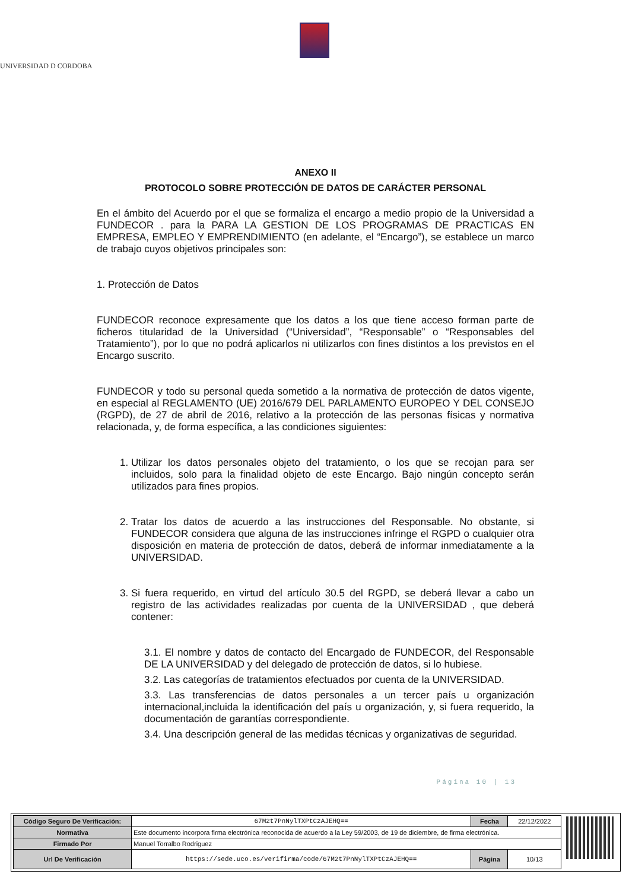UNIVERSIDAD D CORDOBA
ANEXO II
PROTOCOLO SOBRE PROTECCIÓN DE DATOS DE CARÁCTER PERSONAL
En el ámbito del Acuerdo por el que se formaliza el encargo a medio propio de la Universidad a FUNDECOR . para la PARA LA GESTION DE LOS PROGRAMAS DE PRACTICAS EN EMPRESA, EMPLEO Y EMPRENDIMIENTO (en adelante, el “Encargo”), se establece un marco de trabajo cuyos objetivos principales son:
1. Protección de Datos
FUNDECOR reconoce expresamente que los datos a los que tiene acceso forman parte de ficheros titularidad de la Universidad (“Universidad”, “Responsable” o “Responsables del Tratamiento”), por lo que no podrá aplicarlos ni utilizarlos con fines distintos a los previstos en el Encargo suscrito.
FUNDECOR y todo su personal queda sometido a la normativa de protección de datos vigente, en especial al REGLAMENTO (UE) 2016/679 DEL PARLAMENTO EUROPEO Y DEL CONSEJO (RGPD), de 27 de abril de 2016, relativo a la protección de las personas físicas y normativa relacionada, y, de forma específica, a las condiciones siguientes:
1. Utilizar los datos personales objeto del tratamiento, o los que se recojan para ser incluidos, solo para la finalidad objeto de este Encargo. Bajo ningún concepto serán utilizados para fines propios.
2. Tratar los datos de acuerdo a las instrucciones del Responsable. No obstante, si FUNDECOR considera que alguna de las instrucciones infringe el RGPD o cualquier otra disposición en materia de protección de datos, deberá de informar inmediatamente a la UNIVERSIDAD.
3. Si fuera requerido, en virtud del artículo 30.5 del RGPD, se deberá llevar a cabo un registro de las actividades realizadas por cuenta de la UNIVERSIDAD , que deberá contener:
3.1. El nombre y datos de contacto del Encargado de FUNDECOR, del Responsable DE LA UNIVERSIDAD y del delegado de protección de datos, si lo hubiese.
3.2. Las categorías de tratamientos efectuados por cuenta de la UNIVERSIDAD.
3.3. Las transferencias de datos personales a un tercer país u organización internacional,incluida la identificación del país u organización, y, si fuera requerido, la documentación de garantías correspondiente.
3.4. Una descripción general de las medidas técnicas y organizativas de seguridad.
Página 10 | 13
| Código Seguro De Verificación: | 67M2t7PnNylTXPtCzAJEHQ== | Fecha | 22/12/2022 |
| Normativa | Este documento incorpora firma electrónica reconocida de acuerdo a la Ley 59/2003, de 19 de diciembre, de firma electrónica. | | |
| Firmado Por | Manuel Torralbo Rodriguez | | |
| Url De Verificación | https://sede.uco.es/verifirma/code/67M2t7PnNylTXPtCzAJEHQ== | Página | 10/13 |